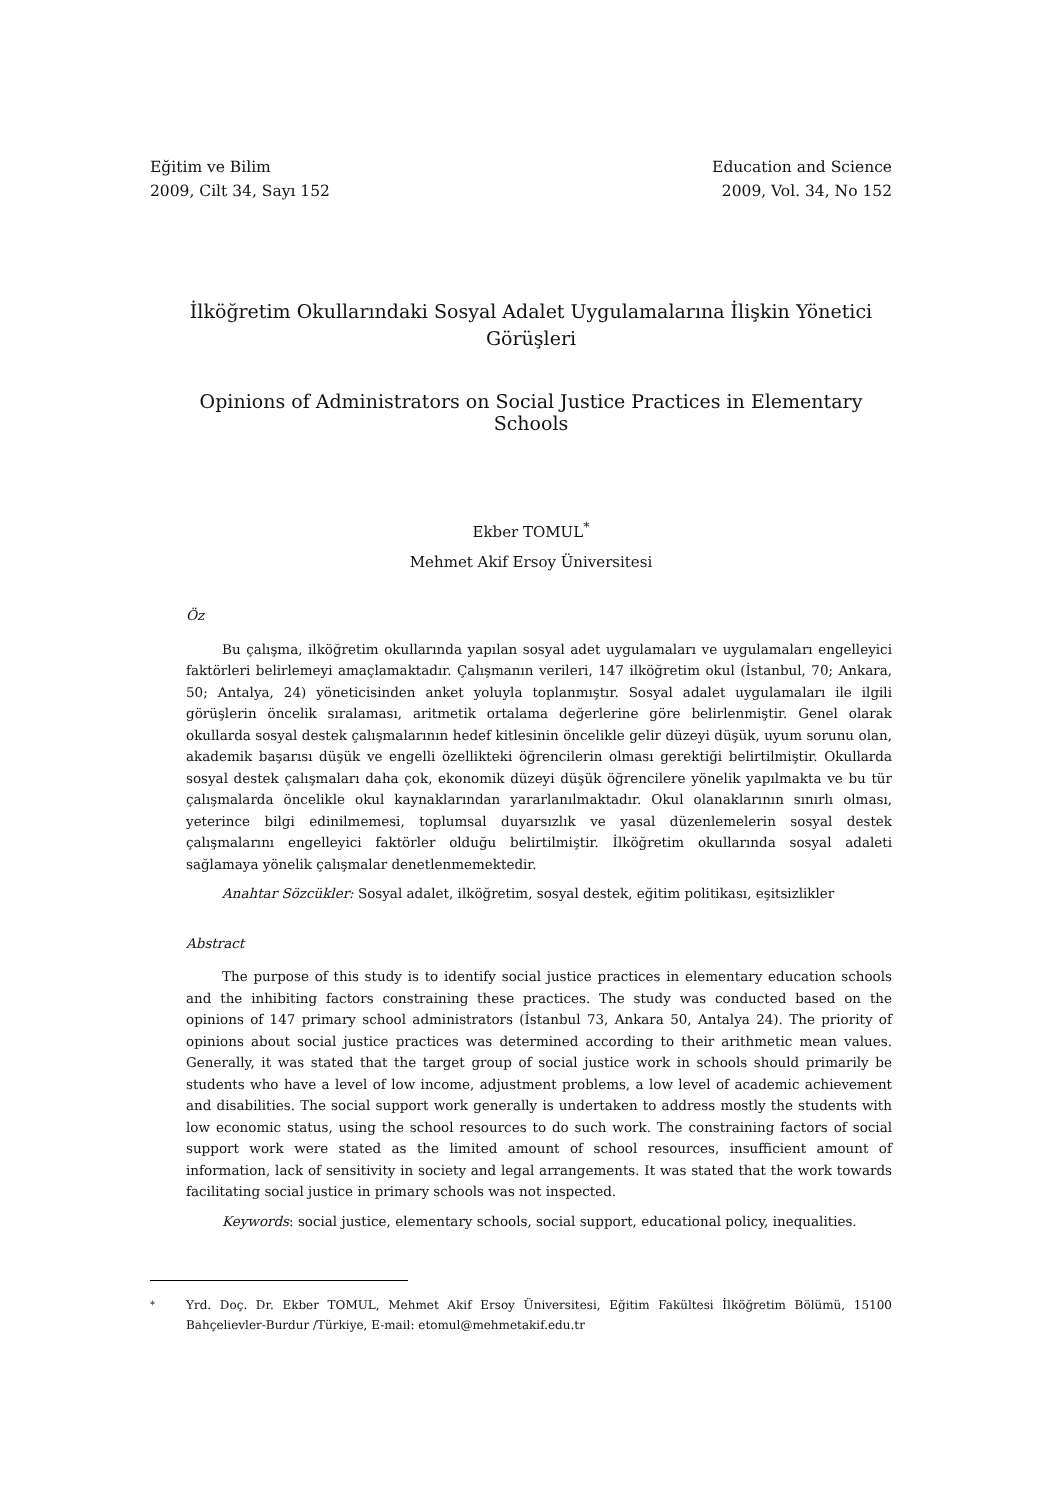Eğitim ve Bilim
2009, Cilt 34, Sayı 152
Education and Science
2009, Vol. 34, No 152
İlköğretim Okullarındaki Sosyal Adalet Uygulamalarına İlişkin Yönetici Görüşleri
Opinions of Administrators on Social Justice Practices in Elementary Schools
Ekber TOMUL<sup>*</sup>
Mehmet Akif Ersoy Üniversitesi
Öz
Bu çalışma, ilköğretim okullarında yapılan sosyal adet uygulamaları ve uygulamaları engelleyici faktörleri belirlemeyi amaçlamaktadır. Çalışmanın verileri, 147 ilköğretim okul (İstanbul, 70; Ankara, 50; Antalya, 24) yöneticisinden anket yoluyla toplanmıştır. Sosyal adalet uygulamaları ile ilgili görüşlerin öncelik sıralaması, aritmetik ortalama değerlerine göre belirlenmiştir. Genel olarak okullarda sosyal destek çalışmalarının hedef kitlesinin öncelikle gelir düzeyi düşük, uyum sorunu olan, akademik başarısı düşük ve engelli özellikteki öğrencilerin olması gerektiği belirtilmiştir. Okullarda sosyal destek çalışmaları daha çok, ekonomik düzeyi düşük öğrencilere yönelik yapılmakta ve bu tür çalışmalarda öncelikle okul kaynaklarından yararlanılmaktadır. Okul olanaklarının sınırlı olması, yeterince bilgi edinilmemesi, toplumsal duyarsızlık ve yasal düzenlemelerin sosyal destek çalışmalarını engelleyici faktörler olduğu belirtilmiştir. İlköğretim okullarında sosyal adaleti sağlamaya yönelik çalışmalar denetlenmemektedir.
Anahtar Sözcükler: Sosyal adalet, ilköğretim, sosyal destek, eğitim politikası, eşitsizlikler
Abstract
The purpose of this study is to identify social justice practices in elementary education schools and the inhibiting factors constraining these practices. The study was conducted based on the opinions of 147 primary school administrators (İstanbul 73, Ankara 50, Antalya 24). The priority of opinions about social justice practices was determined according to their arithmetic mean values. Generally, it was stated that the target group of social justice work in schools should primarily be students who have a level of low income, adjustment problems, a low level of academic achievement and disabilities. The social support work generally is undertaken to address mostly the students with low economic status, using the school resources to do such work. The constraining factors of social support work were stated as the limited amount of school resources, insufficient amount of information, lack of sensitivity in society and legal arrangements. It was stated that the work towards facilitating social justice in primary schools was not inspected.
Keywords: social justice, elementary schools, social support, educational policy, inequalities.
<sup>*</sup> Yrd. Doç. Dr. Ekber TOMUL, Mehmet Akif Ersoy Üniversitesi, Eğitim Fakültesi İlköğretim Bölümü, 15100 Bahçelievler-Burdur /Türkiye, E-mail: etomul@mehmetakif.edu.tr